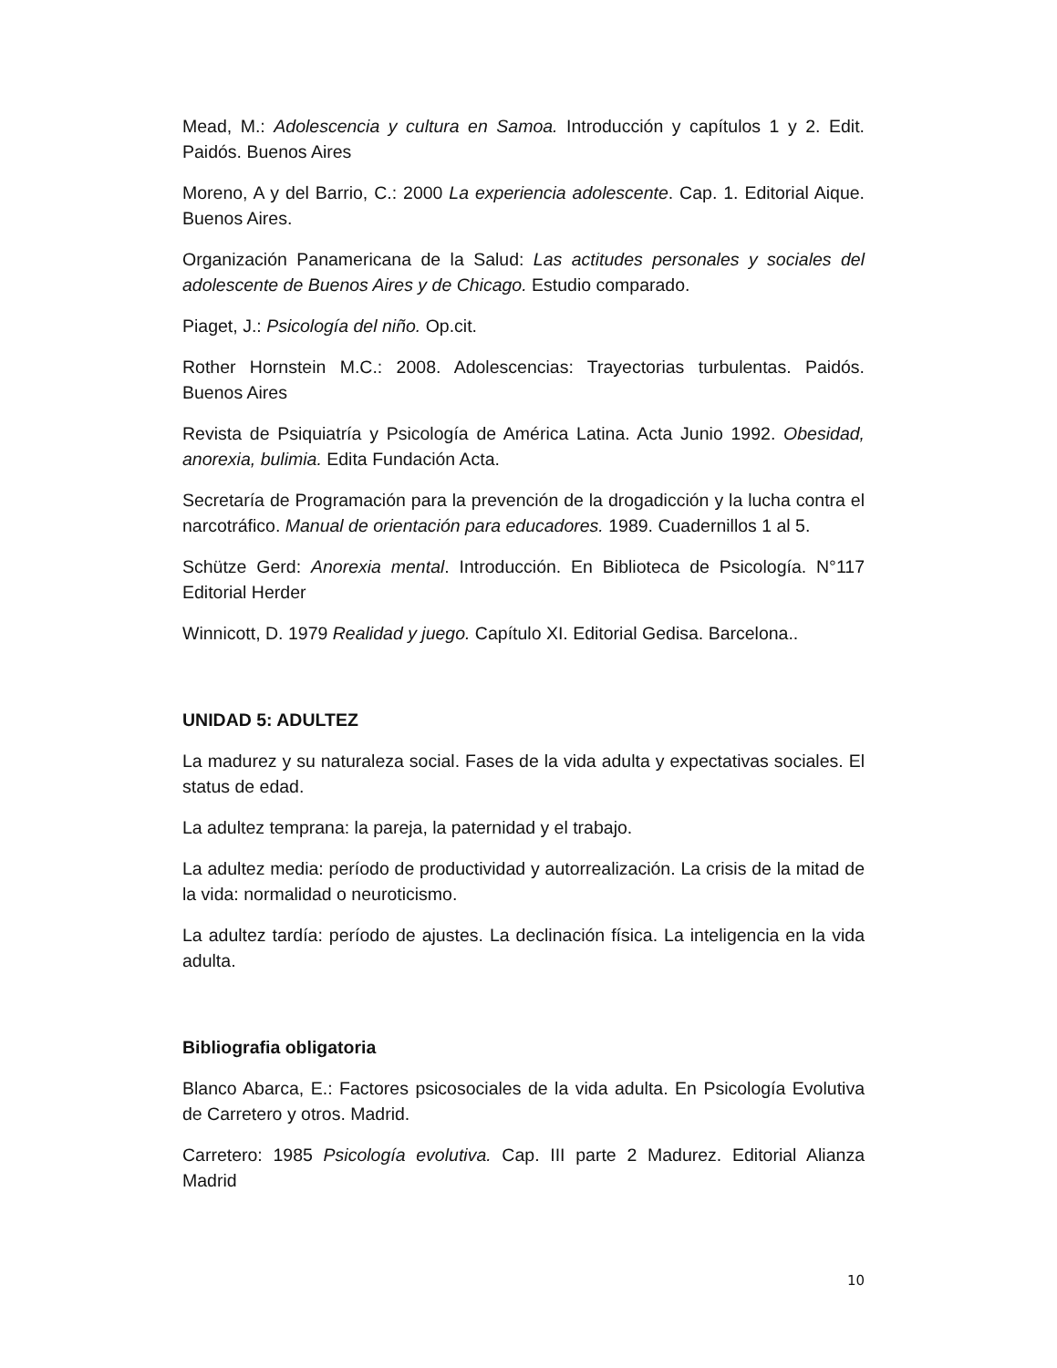Mead, M.: Adolescencia y cultura en Samoa. Introducción y capítulos 1 y 2. Edit. Paidós. Buenos Aires
Moreno, A y del Barrio, C.: 2000 La experiencia adolescente. Cap. 1. Editorial Aique. Buenos Aires.
Organización Panamericana de la Salud: Las actitudes personales y sociales del adolescente de Buenos Aires y de Chicago. Estudio comparado.
Piaget, J.: Psicología del niño. Op.cit.
Rother Hornstein M.C.: 2008. Adolescencias: Trayectorias turbulentas. Paidós. Buenos Aires
Revista de Psiquiatría y Psicología de América Latina. Acta Junio 1992. Obesidad, anorexia, bulimia. Edita Fundación Acta.
Secretaría de Programación para la prevención de la drogadicción y la lucha contra el narcotráfico. Manual de orientación para educadores. 1989. Cuadernillos 1 al 5.
Schütze Gerd: Anorexia mental. Introducción. En Biblioteca de Psicología. N°117 Editorial Herder
Winnicott, D. 1979 Realidad y juego. Capítulo XI. Editorial Gedisa. Barcelona..
UNIDAD 5: ADULTEZ
La madurez y su naturaleza social. Fases de la vida adulta y expectativas sociales. El status de edad.
La adultez temprana: la pareja, la paternidad y el trabajo.
La adultez media: período de productividad y autorrealización. La crisis de la mitad de la vida: normalidad o neuroticismo.
La adultez tardía: período de ajustes. La declinación física. La inteligencia en la vida adulta.
Bibliografia obligatoria
Blanco Abarca, E.: Factores psicosociales de la vida adulta. En Psicología Evolutiva de Carretero y otros. Madrid.
Carretero: 1985 Psicología evolutiva. Cap. III parte 2 Madurez. Editorial Alianza Madrid
10